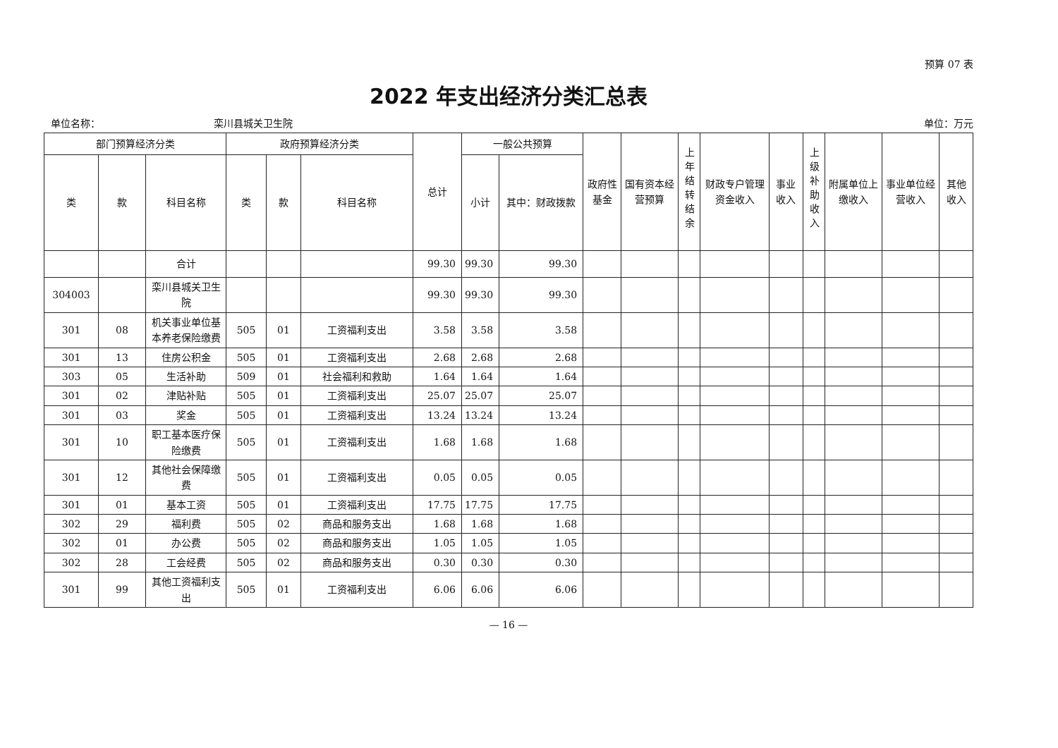预算 07 表
2022 年支出经济分类汇总表
单位名称：　　　　　　　　　　　　栾川县城关卫生院 单位：万元
| 部门预算经济分类 | | | 政府预算经济分类 | | | 总计 | 一般公共预算 | | 政府性基金 | 国有资本经营预算 | 上年结转结余 | 财政专户管理资金收入 | 事业收入 | 上级补助收入 | 附属单位上缴收入 | 事业单位经营收入 | 其他收入 |
| --- | --- | --- | --- | --- | --- | --- | --- | --- | --- | --- | --- | --- | --- | --- | --- | --- | --- |
| 类 | 款 | 科目名称 | 类 | 款 | 科目名称 | | 小计 | 其中：财政拨款 | | | | | | | | | |
| | | 合计 | | | | 99.30 | 99.30 | 99.30 | | | | | | | | | |
| 304003 | | 栾川县城关卫生院 | | | | 99.30 | 99.30 | 99.30 | | | | | | | | | |
| 301 | 08 | 机关事业单位基本养老保险缴费 | 505 | 01 | 工资福利支出 | 3.58 | 3.58 | 3.58 | | | | | | | | | |
| 301 | 13 | 住房公积金 | 505 | 01 | 工资福利支出 | 2.68 | 2.68 | 2.68 | | | | | | | | | |
| 303 | 05 | 生活补助 | 509 | 01 | 社会福利和救助 | 1.64 | 1.64 | 1.64 | | | | | | | | | |
| 301 | 02 | 津贴补贴 | 505 | 01 | 工资福利支出 | 25.07 | 25.07 | 25.07 | | | | | | | | | |
| 301 | 03 | 奖金 | 505 | 01 | 工资福利支出 | 13.24 | 13.24 | 13.24 | | | | | | | | | |
| 301 | 10 | 职工基本医疗保险缴费 | 505 | 01 | 工资福利支出 | 1.68 | 1.68 | 1.68 | | | | | | | | | |
| 301 | 12 | 其他社会保障缴费 | 505 | 01 | 工资福利支出 | 0.05 | 0.05 | 0.05 | | | | | | | | | |
| 301 | 01 | 基本工资 | 505 | 01 | 工资福利支出 | 17.75 | 17.75 | 17.75 | | | | | | | | | |
| 302 | 29 | 福利费 | 505 | 02 | 商品和服务支出 | 1.68 | 1.68 | 1.68 | | | | | | | | | |
| 302 | 01 | 办公费 | 505 | 02 | 商品和服务支出 | 1.05 | 1.05 | 1.05 | | | | | | | | | |
| 302 | 28 | 工会经费 | 505 | 02 | 商品和服务支出 | 0.30 | 0.30 | 0.30 | | | | | | | | | |
| 301 | 99 | 其他工资福利支出 | 505 | 01 | 工资福利支出 | 6.06 | 6.06 | 6.06 | | | | | | | | | |
— 16 —